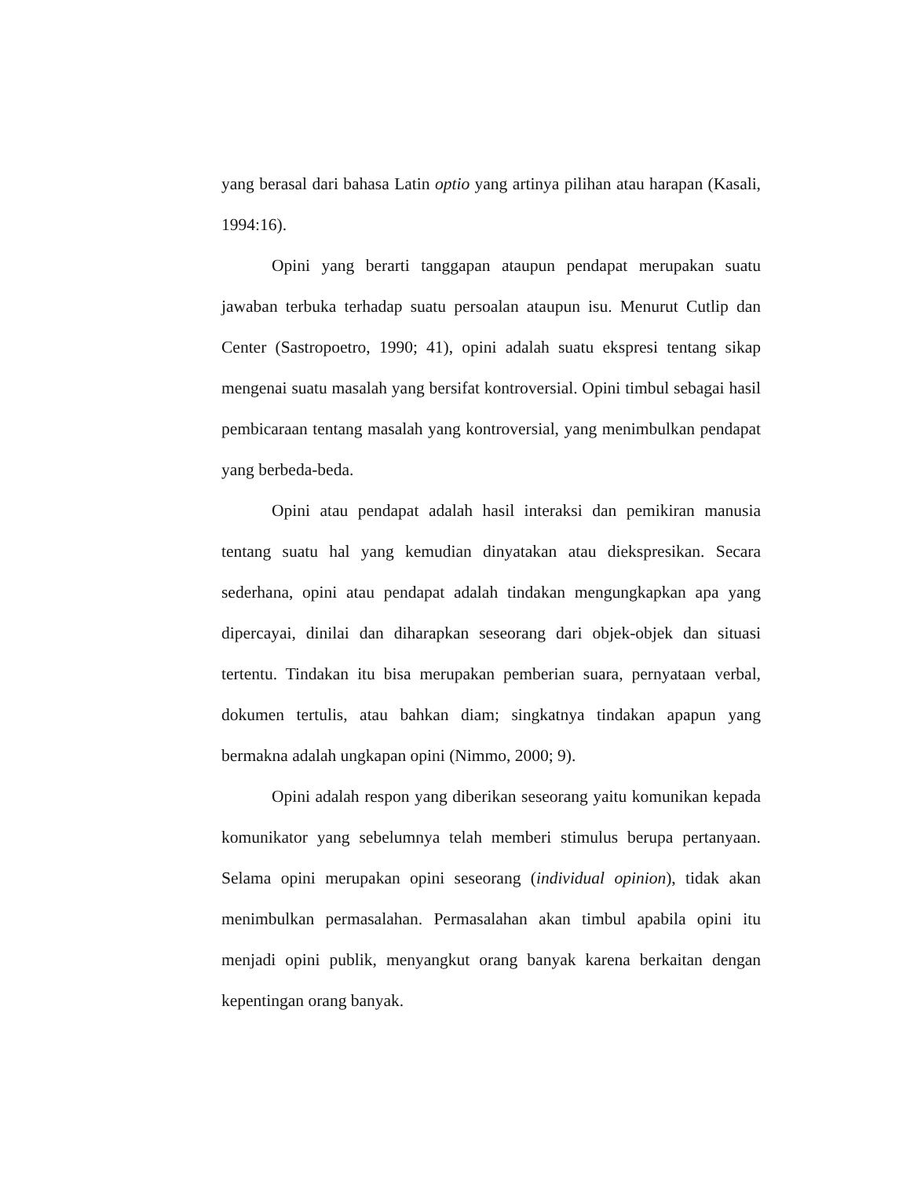yang berasal dari bahasa Latin optio yang artinya pilihan atau harapan (Kasali, 1994:16).
Opini yang berarti tanggapan ataupun pendapat merupakan suatu jawaban terbuka terhadap suatu persoalan ataupun isu. Menurut Cutlip dan Center (Sastropoetro, 1990; 41), opini adalah suatu ekspresi tentang sikap mengenai suatu masalah yang bersifat kontroversial. Opini timbul sebagai hasil pembicaraan tentang masalah yang kontroversial, yang menimbulkan pendapat yang berbeda-beda.
Opini atau pendapat adalah hasil interaksi dan pemikiran manusia tentang suatu hal yang kemudian dinyatakan atau diekspresikan. Secara sederhana, opini atau pendapat adalah tindakan mengungkapkan apa yang dipercayai, dinilai dan diharapkan seseorang dari objek-objek dan situasi tertentu. Tindakan itu bisa merupakan pemberian suara, pernyataan verbal, dokumen tertulis, atau bahkan diam; singkatnya tindakan apapun yang bermakna adalah ungkapan opini (Nimmo, 2000; 9).
Opini adalah respon yang diberikan seseorang yaitu komunikan kepada komunikator yang sebelumnya telah memberi stimulus berupa pertanyaan. Selama opini merupakan opini seseorang (individual opinion), tidak akan menimbulkan permasalahan. Permasalahan akan timbul apabila opini itu menjadi opini publik, menyangkut orang banyak karena berkaitan dengan kepentingan orang banyak.